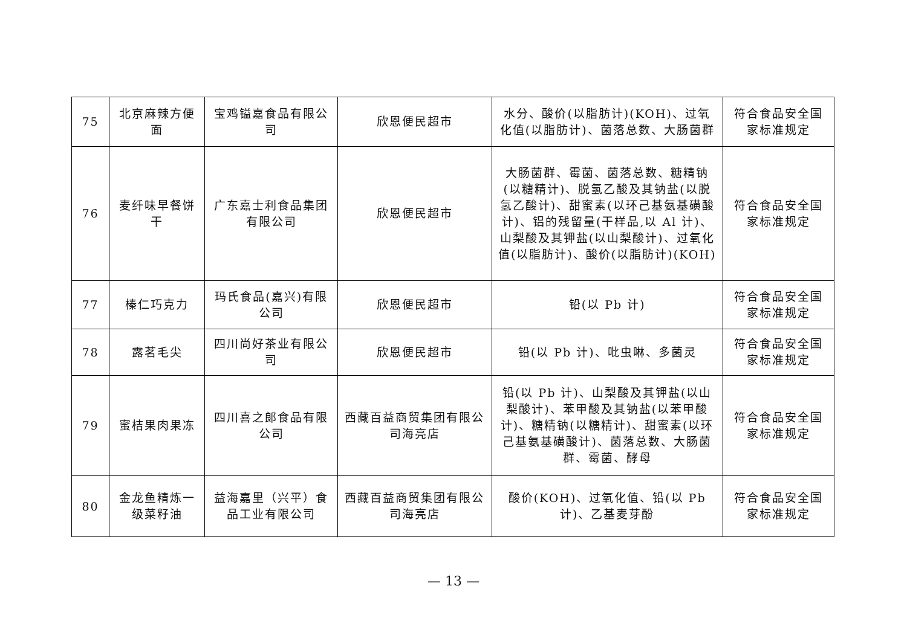| 75 | 北京麻辣方便面 | 宝鸡镒嘉食品有限公司 | 欣恩便民超市 | 水分、酸价(以脂肪计)(KOH)、过氧化值(以脂肪计)、菌落总数、大肠菌群 | 符合食品安全国家标准规定 |
| 76 | 麦纤味早餐饼干 | 广东嘉士利食品集团有限公司 | 欣恩便民超市 | 大肠菌群、霉菌、菌落总数、糖精钠(以糖精计)、脱氢乙酸及其钠盐(以脱氢乙酸计)、甜蜜素(以环己基氨基磺酸计)、铝的残留量(干样品,以 Al 计)、山梨酸及其钾盐(以山梨酸计)、过氧化值(以脂肪计)、酸价(以脂肪计)(KOH) | 符合食品安全国家标准规定 |
| 77 | 榛仁巧克力 | 玛氏食品(嘉兴)有限公司 | 欣恩便民超市 | 铅(以 Pb 计) | 符合食品安全国家标准规定 |
| 78 | 露茗毛尖 | 四川尚好茶业有限公司 | 欣恩便民超市 | 铅(以 Pb 计)、吡虫啉、多菌灵 | 符合食品安全国家标准规定 |
| 79 | 蜜桔果肉果冻 | 四川喜之郎食品有限公司 | 西藏百益商贸集团有限公司海亮店 | 铅(以 Pb 计)、山梨酸及其钾盐(以山梨酸计)、苯甲酸及其钠盐(以苯甲酸计)、糖精钠(以糖精计)、甜蜜素(以环己基氨基磺酸计)、菌落总数、大肠菌群、霉菌、酵母 | 符合食品安全国家标准规定 |
| 80 | 金龙鱼精炼一级菜籽油 | 益海嘉里（兴平）食品工业有限公司 | 西藏百益商贸集团有限公司海亮店 | 酸价(KOH)、过氧化值、铅(以 Pb 计)、乙基麦芽酚 | 符合食品安全国家标准规定 |
— 13 —